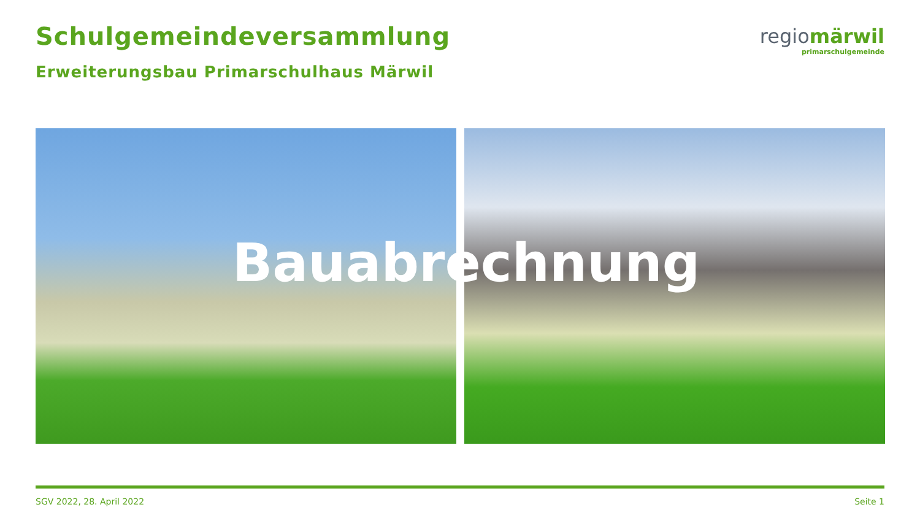Schulgemeindeversammlung
Erweiterungsbau Primarschulhaus Märwil
regiomärwil
primarschulgemeinde
Bauabrechnung
SGV 2022, 28. April 2022 Seite 1